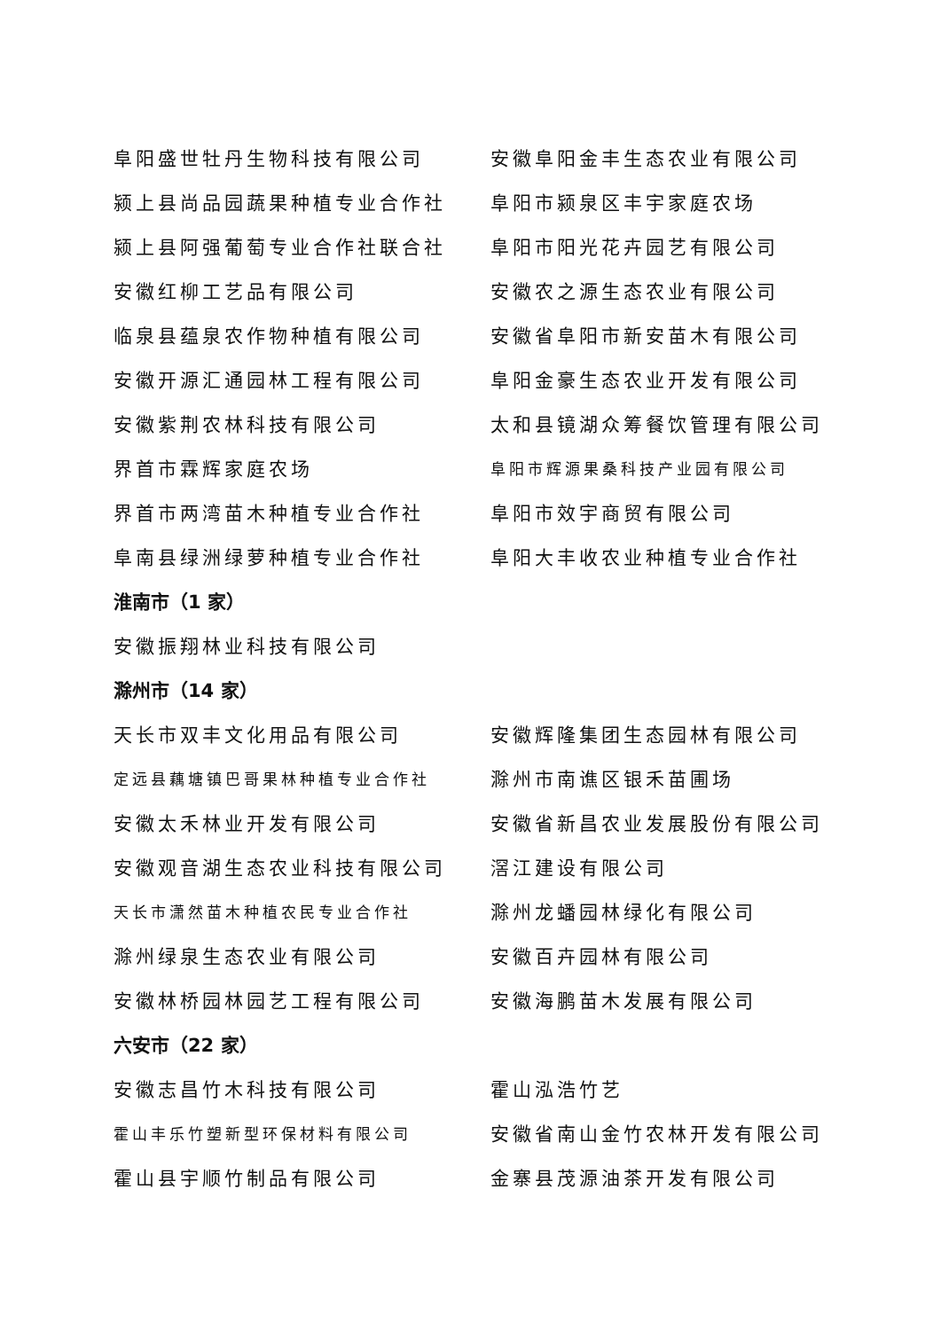阜阳盛世牡丹生物科技有限公司 安徽阜阳金丰生态农业有限公司
颍上县尚品园蔬果种植专业合作社 阜阳市颍泉区丰宇家庭农场
颍上县阿强葡萄专业合作社联合社 阜阳市阳光花卉园艺有限公司
安徽红柳工艺品有限公司 安徽农之源生态农业有限公司
临泉县蕴泉农作物种植有限公司 安徽省阜阳市新安苗木有限公司
安徽开源汇通园林工程有限公司 阜阳金豪生态农业开发有限公司
安徽紫荆农林科技有限公司 太和县镜湖众筹餐饮管理有限公司
界首市霖辉家庭农场
阜阳市辉源果桑科技产业园有限公司
界首市两湾苗木种植专业合作社 阜阳市效宇商贸有限公司
阜南县绿洲绿萝种植专业合作社 阜阳大丰收农业种植专业合作社
淮南市（1 家）
安徽振翔林业科技有限公司
滁州市（14 家）
天长市双丰文化用品有限公司 安徽辉隆集团生态园林有限公司
定远县藕塘镇巴哥果林种植专业合作社
滁州市南谯区银禾苗圃场
安徽太禾林业开发有限公司 安徽省新昌农业发展股份有限公司
安徽观音湖生态农业科技有限公司 滘江建设有限公司
天长市潇然苗木种植农民专业合作社
滁州龙蟠园林绿化有限公司
滁州绿泉生态农业有限公司 安徽百卉园林有限公司
安徽林桥园林园艺工程有限公司 安徽海鹏苗木发展有限公司
六安市（22 家）
安徽志昌竹木科技有限公司 霍山泓浩竹艺
霍山丰乐竹塑新型环保材料有限公司
安徽省南山金竹农林开发有限公司
霍山县宇顺竹制品有限公司 金寨县茂源油茶开发有限公司